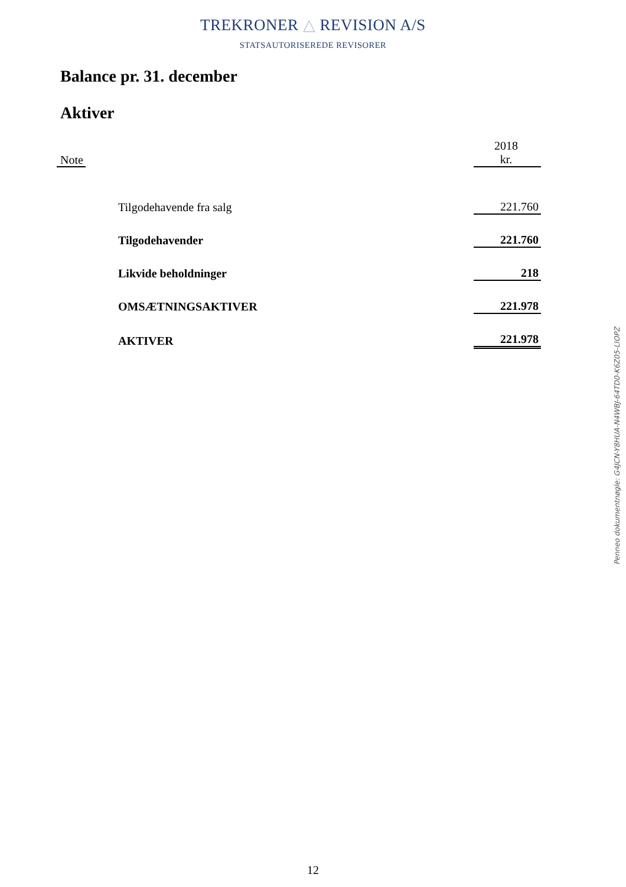TREKRONER △ REVISION A/S
STATSAUTORISEREDE REVISORER
Balance pr. 31. december
Aktiver
| Note | | 2018 kr. |
| --- | --- | --- |
| | Tilgodehavende fra salg | 221.760 |
| | Tilgodehavender | 221.760 |
| | Likvide beholdninger | 218 |
| | OMSÆTNINGSAKTIVER | 221.978 |
| | AKTIVER | 221.978 |
Penneo dokumentnøgle: G4JCN-Y8HUA-N4WBJ-64TD0-K6Z05-LIOPZ
12